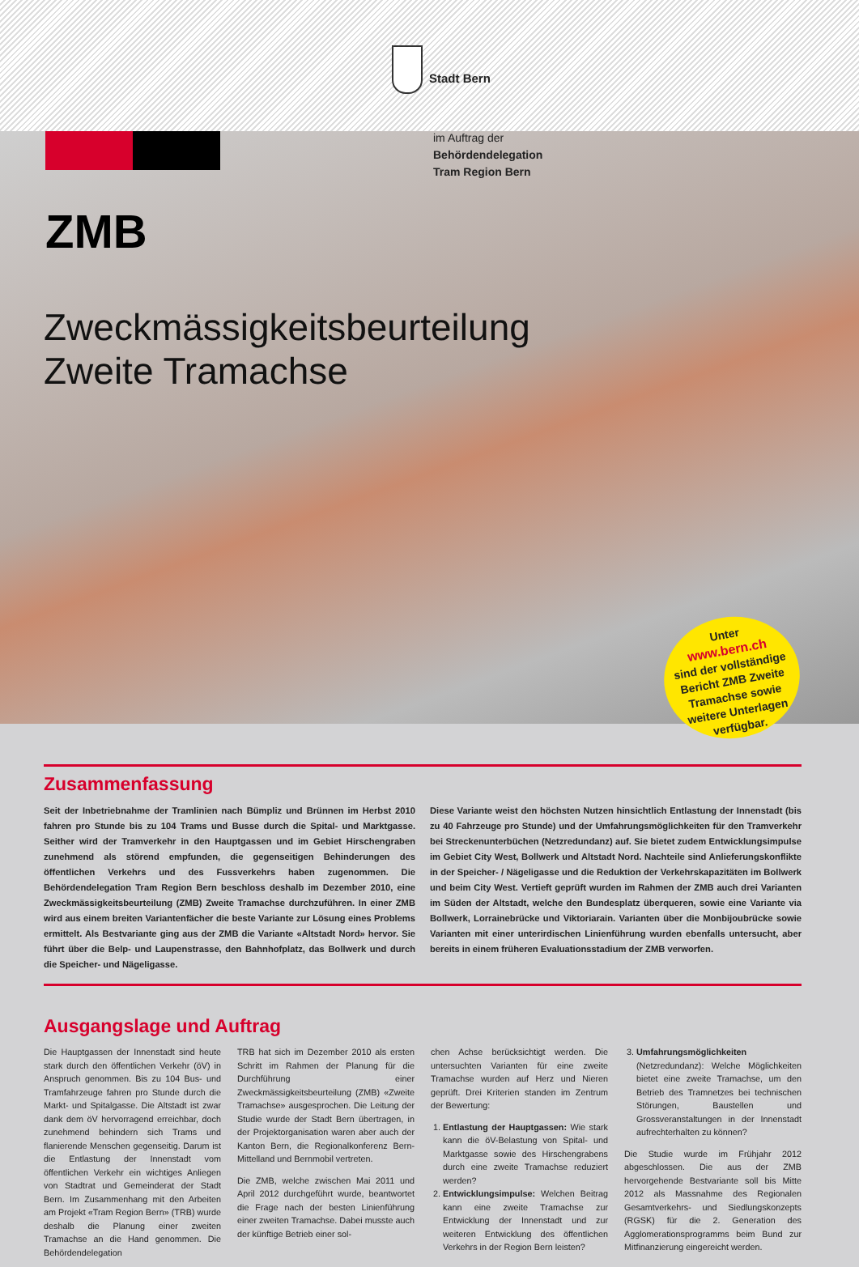Stadt Bern
im Auftrag der
Behördendelegation
Tram Region Bern
ZMB
Zweckmässigkeitsbeurteilung
Zweite Tramachse
Unter
www.bern.ch
sind der vollständige Bericht ZMB Zweite Tramachse sowie weitere Unterlagen verfügbar.
Zusammenfassung
Seit der Inbetriebnahme der Tramlinien nach Bümpliz und Brünnen im Herbst 2010 fahren pro Stunde bis zu 104 Trams und Busse durch die Spital- und Marktgasse. Seither wird der Tramverkehr in den Hauptgassen und im Gebiet Hirschengraben zunehmend als störend empfunden, die gegenseitigen Behinderungen des öffentlichen Verkehrs und des Fussverkehrs haben zugenommen. Die Behördendelegation Tram Region Bern beschloss deshalb im Dezember 2010, eine Zweckmässigkeitsbeurteilung (ZMB) Zweite Tramachse durchzuführen. In einer ZMB wird aus einem breiten Variantenfächer die beste Variante zur Lösung eines Problems ermittelt. Als Bestvariante ging aus der ZMB die Variante «Altstadt Nord» hervor. Sie führt über die Belp- und Laupenstrasse, den Bahnhofplatz, das Bollwerk und durch die Speicher- und Nägeligasse.
Diese Variante weist den höchsten Nutzen hinsichtlich Entlastung der Innenstadt (bis zu 40 Fahrzeuge pro Stunde) und der Umfahrungsmöglichkeiten für den Tramverkehr bei Streckenunterbüchen (Netzredundanz) auf. Sie bietet zudem Entwicklungsimpulse im Gebiet City West, Bollwerk und Altstadt Nord. Nachteile sind Anlieferungskonflikte in der Speicher- / Nägeligasse und die Reduktion der Verkehrskapazitäten im Bollwerk und beim City West. Vertieft geprüft wurden im Rahmen der ZMB auch drei Varianten im Süden der Altstadt, welche den Bundesplatz überqueren, sowie eine Variante via Bollwerk, Lorrainebrücke und Viktoriarain. Varianten über die Monbijoubrücke sowie Varianten mit einer unterirdischen Linienführung wurden ebenfalls untersucht, aber bereits in einem früheren Evaluationsstadium der ZMB verworfen.
Ausgangslage und Auftrag
Die Hauptgassen der Innenstadt sind heute stark durch den öffentlichen Verkehr (öV) in Anspruch genommen. Bis zu 104 Bus- und Tramfahrzeuge fahren pro Stunde durch die Markt- und Spitalgasse. Die Altstadt ist zwar dank dem öV hervorragend erreichbar, doch zunehmend behindern sich Trams und flanierende Menschen gegenseitig. Darum ist die Entlastung der Innenstadt vom öffentlichen Verkehr ein wichtiges Anliegen von Stadtrat und Gemeinderat der Stadt Bern. Im Zusammenhang mit den Arbeiten am Projekt «Tram Region Bern» (TRB) wurde deshalb die Planung einer zweiten Tramachse an die Hand genommen. Die Behördendelegation
TRB hat sich im Dezember 2010 als ersten Schritt im Rahmen der Planung für die Durchführung einer Zweckmässigkeitsbeurteilung (ZMB) «Zweite Tramachse» ausgesprochen. Die Leitung der Studie wurde der Stadt Bern übertragen, in der Projektorganisation waren aber auch der Kanton Bern, die Regionalkonferenz Bern-Mittelland und Bernmobil vertreten.
Die ZMB, welche zwischen Mai 2011 und April 2012 durchgeführt wurde, beantwortet die Frage nach der besten Linienführung einer zweiten Tramachse. Dabei musste auch der künftige Betrieb einer sol-
chen Achse berücksichtigt werden. Die untersuchten Varianten für eine zweite Tramachse wurden auf Herz und Nieren geprüft. Drei Kriterien standen im Zentrum der Bewertung:
1. Entlastung der Hauptgassen: Wie stark kann die öV-Belastung von Spital- und Marktgasse sowie des Hirschengrabens durch eine zweite Tramachse reduziert werden?
2. Entwicklungsimpulse: Welchen Beitrag kann eine zweite Tramachse zur Entwicklung der Innenstadt und zur weiteren Entwicklung des öffentlichen Verkehrs in der Region Bern leisten?
3. Umfahrungsmöglichkeiten (Netzredundanz): Welche Möglichkeiten bietet eine zweite Tramachse, um den Betrieb des Tramnetzes bei technischen Störungen, Baustellen und Grossveranstaltungen in der Innenstadt aufrechterhalten zu können?
Die Studie wurde im Frühjahr 2012 abgeschlossen. Die aus der ZMB hervorgehende Bestvariante soll bis Mitte 2012 als Massnahme des Regionalen Gesamtverkehrs- und Siedlungskonzepts (RGSK) für die 2. Generation des Agglomerationsprogramms beim Bund zur Mitfinanzierung eingereicht werden.